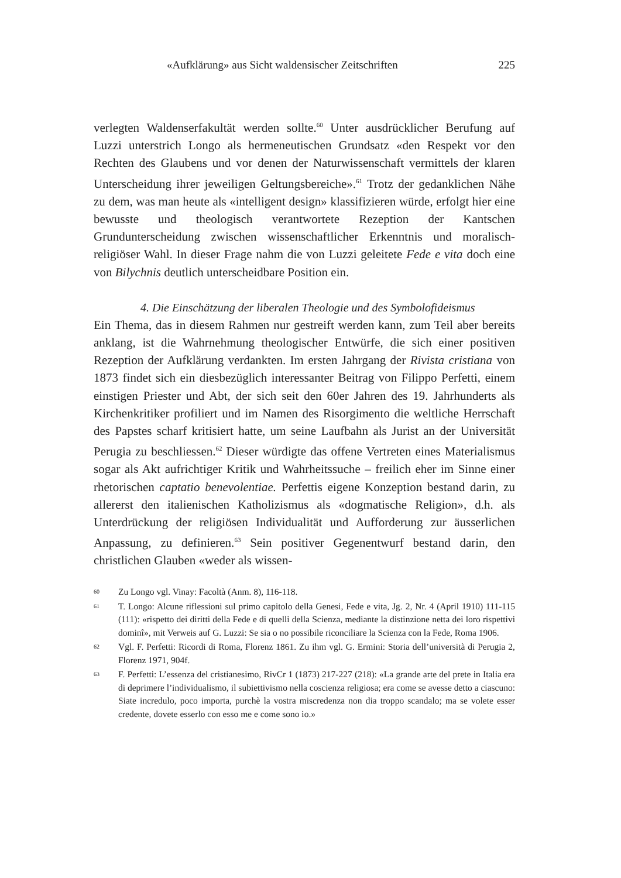«Aufklärung» aus Sicht waldensischer Zeitschriften 225
verlegten Waldenserfakultät werden sollte.<sup>60</sup> Unter ausdrücklicher Berufung auf Luzzi unterstrich Longo als hermeneutischen Grundsatz «den Respekt vor den Rechten des Glaubens und vor denen der Naturwissenschaft vermittels der klaren Unterscheidung ihrer jeweiligen Geltungsbereiche».<sup>61</sup> Trotz der gedanklichen Nähe zu dem, was man heute als «intelligent design» klassifizieren würde, erfolgt hier eine bewusste und theologisch verantwortete Rezeption der Kantschen Grundunterscheidung zwischen wissenschaftlicher Erkenntnis und moralisch-religiöser Wahl. In dieser Frage nahm die von Luzzi geleitete Fede e vita doch eine von Bilychnis deutlich unterscheidbare Position ein.
4. Die Einschätzung der liberalen Theologie und des Symbolofideismus
Ein Thema, das in diesem Rahmen nur gestreift werden kann, zum Teil aber bereits anklang, ist die Wahrnehmung theologischer Entwürfe, die sich einer positiven Rezeption der Aufklärung verdankten. Im ersten Jahrgang der Rivista cristiana von 1873 findet sich ein diesbezüglich interessanter Beitrag von Filippo Perfetti, einem einstigen Priester und Abt, der sich seit den 60er Jahren des 19. Jahrhunderts als Kirchenkritiker profiliert und im Namen des Risorgimento die weltliche Herrschaft des Papstes scharf kritisiert hatte, um seine Laufbahn als Jurist an der Universität Perugia zu beschliessen.<sup>62</sup> Dieser würdigte das offene Vertreten eines Materialismus sogar als Akt aufrichtiger Kritik und Wahrheitssuche – freilich eher im Sinne einer rhetorischen captatio benevolentiae. Perfettis eigene Konzeption bestand darin, zu allererst den italienischen Katholizismus als «dogmatische Religion», d.h. als Unterdrückung der religiösen Individualität und Aufforderung zur äusserlichen Anpassung, zu definieren.<sup>63</sup> Sein positiver Gegenentwurf bestand darin, den christlichen Glauben «weder als wissen-
60 Zu Longo vgl. Vinay: Facoltà (Anm. 8), 116-118.
61 T. Longo: Alcune riflessioni sul primo capitolo della Genesi, Fede e vita, Jg. 2, Nr. 4 (April 1910) 111-115 (111): «rispetto dei diritti della Fede e di quelli della Scienza, mediante la distinzione netta dei loro rispettivi dominî», mit Verweis auf G. Luzzi: Se sia o no possibile riconciliare la Scienza con la Fede, Roma 1906.
62 Vgl. F. Perfetti: Ricordi di Roma, Florenz 1861. Zu ihm vgl. G. Ermini: Storia dell’università di Perugia 2, Florenz 1971, 904f.
63 F. Perfetti: L’essenza del cristianesimo, RivCr 1 (1873) 217-227 (218): «La grande arte del prete in Italia era di deprimere l’individualismo, il subiettivismo nella coscienza religiosa; era come se avesse detto a ciascuno: Siate incredulo, poco importa, purchè la vostra miscredenza non dia troppo scandalo; ma se volete esser credente, dovete esserlo con esso me e come sono io.»